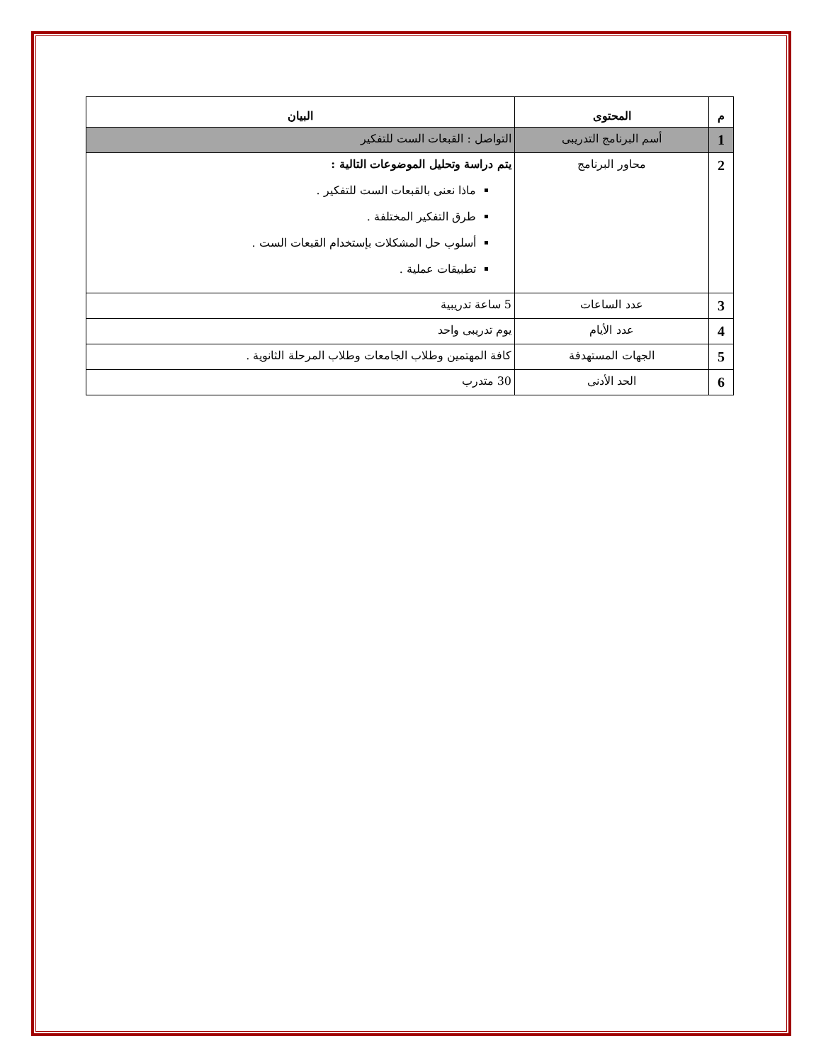| م | المحتوى | البيان |
| --- | --- | --- |
| 1 | أسم البرنامج التدريبى | التواصل : القبعات الست للتفكير |
| 2 | محاور البرنامج | يتم دراسة وتحليل الموضوعات التالية : ماذا نعنى بالقبعات الست للتفكير . طرق التفكير المختلفة . أسلوب حل المشكلات بإستخدام القبعات الست . تطبيقات عملية . |
| 3 | عدد الساعات | 5 ساعة تدريبية |
| 4 | عدد الأيام | يوم تدريبى واحد |
| 5 | الجهات المستهدفة | كافة المهتمين وطلاب الجامعات وطلاب المرحلة الثانوية . |
| 6 | الحد الأدنى | 30 متدرب |